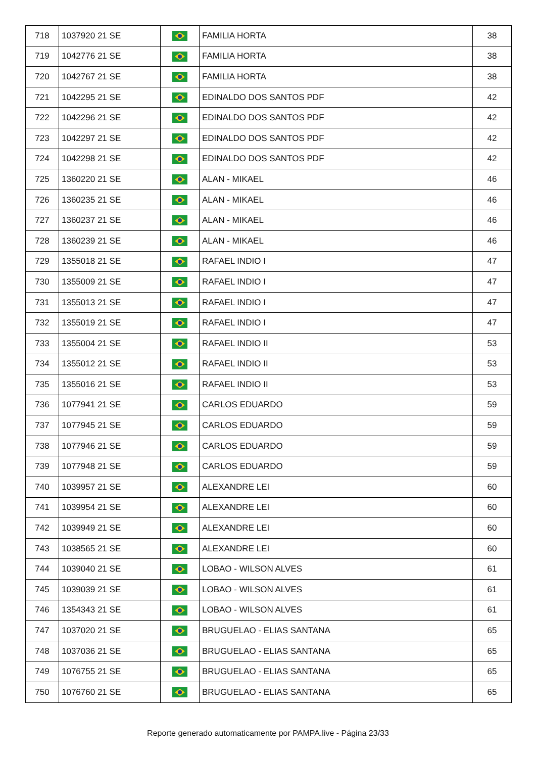| 718 | 1037920 21 SE | | FAMILIA HORTA | 38 |
| 719 | 1042776 21 SE | | FAMILIA HORTA | 38 |
| 720 | 1042767 21 SE | | FAMILIA HORTA | 38 |
| 721 | 1042295 21 SE | | EDINALDO DOS SANTOS PDF | 42 |
| 722 | 1042296 21 SE | | EDINALDO DOS SANTOS PDF | 42 |
| 723 | 1042297 21 SE | | EDINALDO DOS SANTOS PDF | 42 |
| 724 | 1042298 21 SE | | EDINALDO DOS SANTOS PDF | 42 |
| 725 | 1360220 21 SE | | ALAN - MIKAEL | 46 |
| 726 | 1360235 21 SE | | ALAN - MIKAEL | 46 |
| 727 | 1360237 21 SE | | ALAN - MIKAEL | 46 |
| 728 | 1360239 21 SE | | ALAN - MIKAEL | 46 |
| 729 | 1355018 21 SE | | RAFAEL INDIO I | 47 |
| 730 | 1355009 21 SE | | RAFAEL INDIO I | 47 |
| 731 | 1355013 21 SE | | RAFAEL INDIO I | 47 |
| 732 | 1355019 21 SE | | RAFAEL INDIO I | 47 |
| 733 | 1355004 21 SE | | RAFAEL INDIO II | 53 |
| 734 | 1355012 21 SE | | RAFAEL INDIO II | 53 |
| 735 | 1355016 21 SE | | RAFAEL INDIO II | 53 |
| 736 | 1077941 21 SE | | CARLOS EDUARDO | 59 |
| 737 | 1077945 21 SE | | CARLOS EDUARDO | 59 |
| 738 | 1077946 21 SE | | CARLOS EDUARDO | 59 |
| 739 | 1077948 21 SE | | CARLOS EDUARDO | 59 |
| 740 | 1039957 21 SE | | ALEXANDRE LEI | 60 |
| 741 | 1039954 21 SE | | ALEXANDRE LEI | 60 |
| 742 | 1039949 21 SE | | ALEXANDRE LEI | 60 |
| 743 | 1038565 21 SE | | ALEXANDRE LEI | 60 |
| 744 | 1039040 21 SE | | LOBAO - WILSON ALVES | 61 |
| 745 | 1039039 21 SE | | LOBAO - WILSON ALVES | 61 |
| 746 | 1354343 21 SE | | LOBAO - WILSON ALVES | 61 |
| 747 | 1037020 21 SE | | BRUGUELAO - ELIAS SANTANA | 65 |
| 748 | 1037036 21 SE | | BRUGUELAO - ELIAS SANTANA | 65 |
| 749 | 1076755 21 SE | | BRUGUELAO - ELIAS SANTANA | 65 |
| 750 | 1076760 21 SE | | BRUGUELAO - ELIAS SANTANA | 65 |
Reporte generado automaticamente por PAMPA.live - Página 23/33